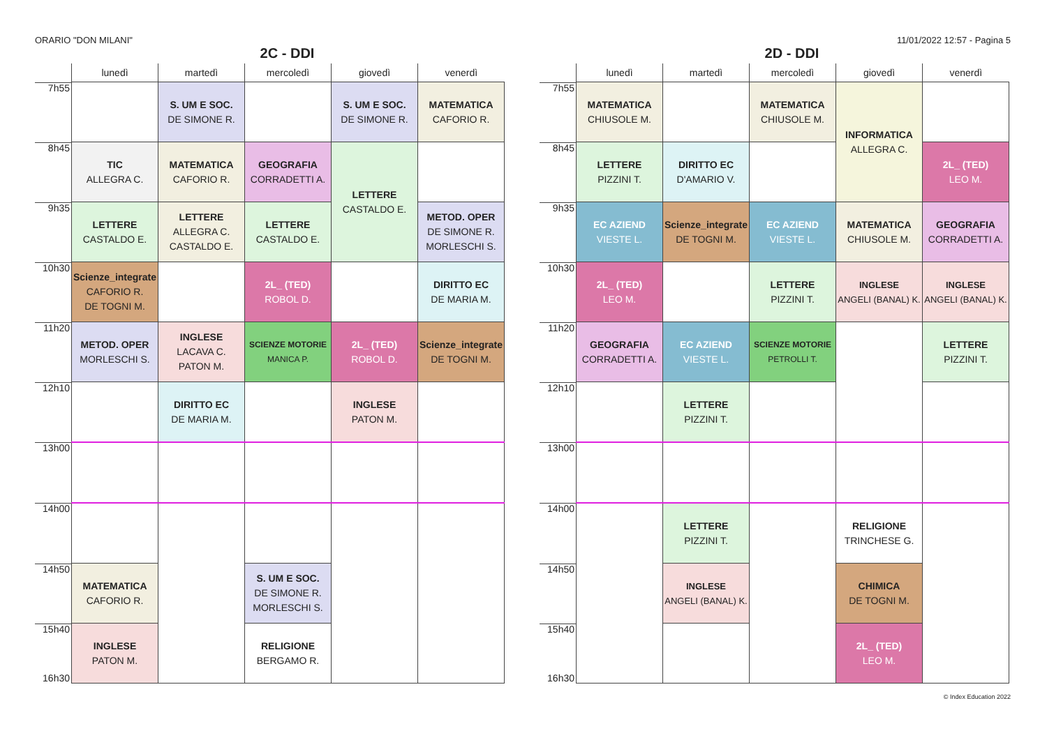ORARIO "DON MILANI" 11/01/2022 12:57 - Pagina 5
2C - DDI
| | lunedì | martedì | mercoledì | giovedì | venerdì |
| --- | --- | --- | --- | --- | --- |
| 7h55 | | S. UM E SOC. DE SIMONE R. | | S. UM E SOC. DE SIMONE R. | MATEMATICA CAFORIO R. |
| 8h45 | TIC ALLEGRA C. | MATEMATICA CAFORIO R. | GEOGRAFIA CORRADETTI A. | LETTERE CASTALDO E. | |
| 9h35 | LETTERE CASTALDO E. | LETTERE ALLEGRA C. CASTALDO E. | LETTERE CASTALDO E. | | METOD. OPER DE SIMONE R. MORLESCHI S. |
| 10h30 | Scienze_integrate CAFORIO R. DE TOGNI M. | | 2L_ (TED) ROBOL D. | | DIRITTO EC DE MARIA M. |
| 11h20 | METOD. OPER MORLESCHI S. | INGLESE LACAVA C. PATON M. | SCIENZE MOTORIE MANICA P. | 2L_ (TED) ROBOL D. | Scienze_integrate DE TOGNI M. |
| 12h10 | | DIRITTO EC DE MARIA M. | | INGLESE PATON M. | |
| 13h00 | | | | | |
| 14h00 | | | | | |
| 14h50 | MATEMATICA CAFORIO R. | | S. UM E SOC. DE SIMONE R. MORLESCHI S. | | |
| 15h40 16h30 | INGLESE PATON M. | | RELIGIONE BERGAMO R. | | |
2D - DDI
| | lunedì | martedì | mercoledì | giovedì | venerdì |
| --- | --- | --- | --- | --- | --- |
| 7h55 | MATEMATICA CHIUSOLE M. | | MATEMATICA CHIUSOLE M. | INFORMATICA ALLEGRA C. | |
| 8h45 | LETTERE PIZZINI T. | DIRITTO EC D'AMARIO V. | | | 2L_ (TED) LEO M. |
| 9h35 | EC AZIEND VIESTE L. | Scienze_integrate DE TOGNI M. | EC AZIEND VIESTE L. | MATEMATICA CHIUSOLE M. | GEOGRAFIA CORRADETTI A. |
| 10h30 | 2L_ (TED) LEO M. | | LETTERE PIZZINI T. | INGLESE ANGELI (BANAL) K. | INGLESE ANGELI (BANAL) K. |
| 11h20 | GEOGRAFIA CORRADETTI A. | EC AZIEND VIESTE L. | SCIENZE MOTORIE PETROLLI T. | | LETTERE PIZZINI T. |
| 12h10 | | LETTERE PIZZINI T. | | | |
| 13h00 | | | | | |
| 14h00 | | LETTERE PIZZINI T. | | RELIGIONE TRINCHESE G. | |
| 14h50 | | INGLESE ANGELI (BANAL) K. | | CHIMICA DE TOGNI M. | |
| 15h40 16h30 | | | | 2L_ (TED) LEO M. | |
© Index Education 2022